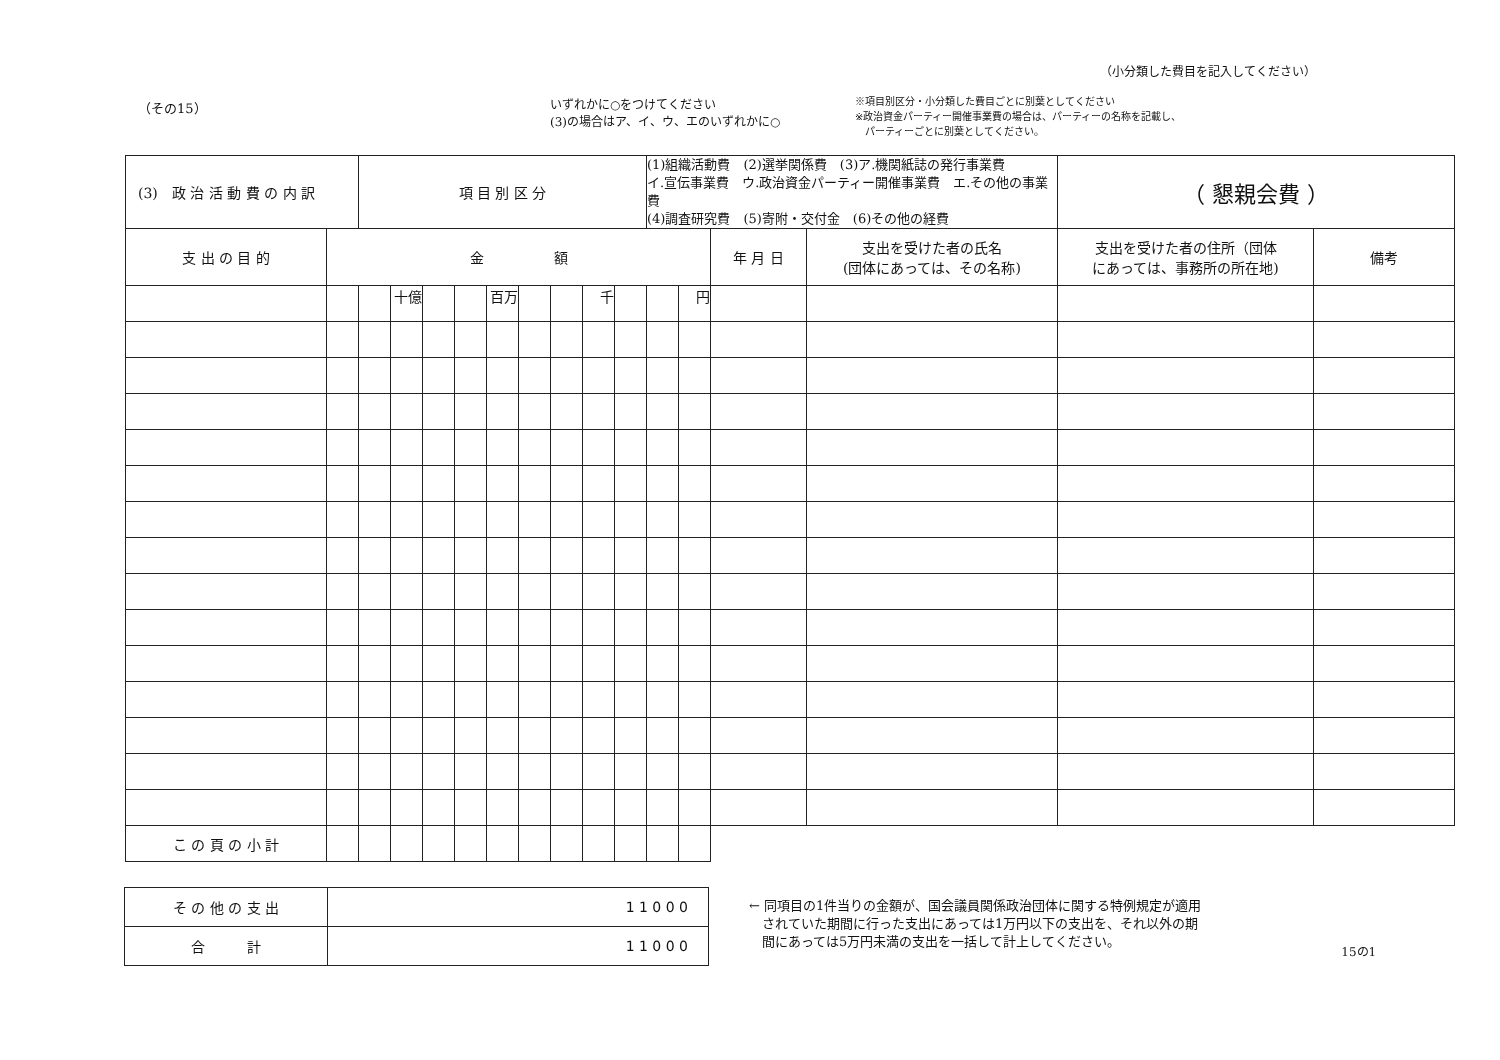（その15）
いずれかに○をつけてください
(3)の場合はア、イ、ウ、エのいずれかに○
※項目別区分・小分類した費目ごとに別葉としてください
※政治資金パーティー開催事業費の場合は、パーティーの名称を記載し、
　パーティーごとに別葉としてください。
（小分類した費目を記入してください）
| (3) 政 治 活 動 費 の 内 訳 | | 項 目 別 区 分 | | | | | | | | | (1)組織活動費 (2)選挙関係費 (3)ア.機関紙誌の発行事業費 イ.宣伝事業費 ウ.政治資金パーティー開催事業費 エ.その他の事業費 (4)調査研究費 (5)寄附・交付金 (6)その他の経費 | | | | （ 懇親会費 ） | |
| 支 出 の 目 的 | 金 額 | | | | | | | | | | | | 年 月 日 | 支出を受けた者の氏名 (団体にあっては、その名称) | 支出を受けた者の住所（団体 にあっては、事務所の所在地) | 備考 |
| | | | 十億 | | | 百万 | | | 千 | | | 円 | | | | |
| こ の 頁 の 小 計 | | | | | | | | | | | | | | | | |
| そ の 他 の 支 出 | 1 1 0 0 0 |
| 合 計 | 1 1 0 0 0 |
← 同項目の1件当りの金額が、国会議員関係政治団体に関する特例規定が適用
　されていた期間に行った支出にあっては1万円以下の支出を、それ以外の期
　間にあっては5万円未満の支出を一括して計上してください。
15の1